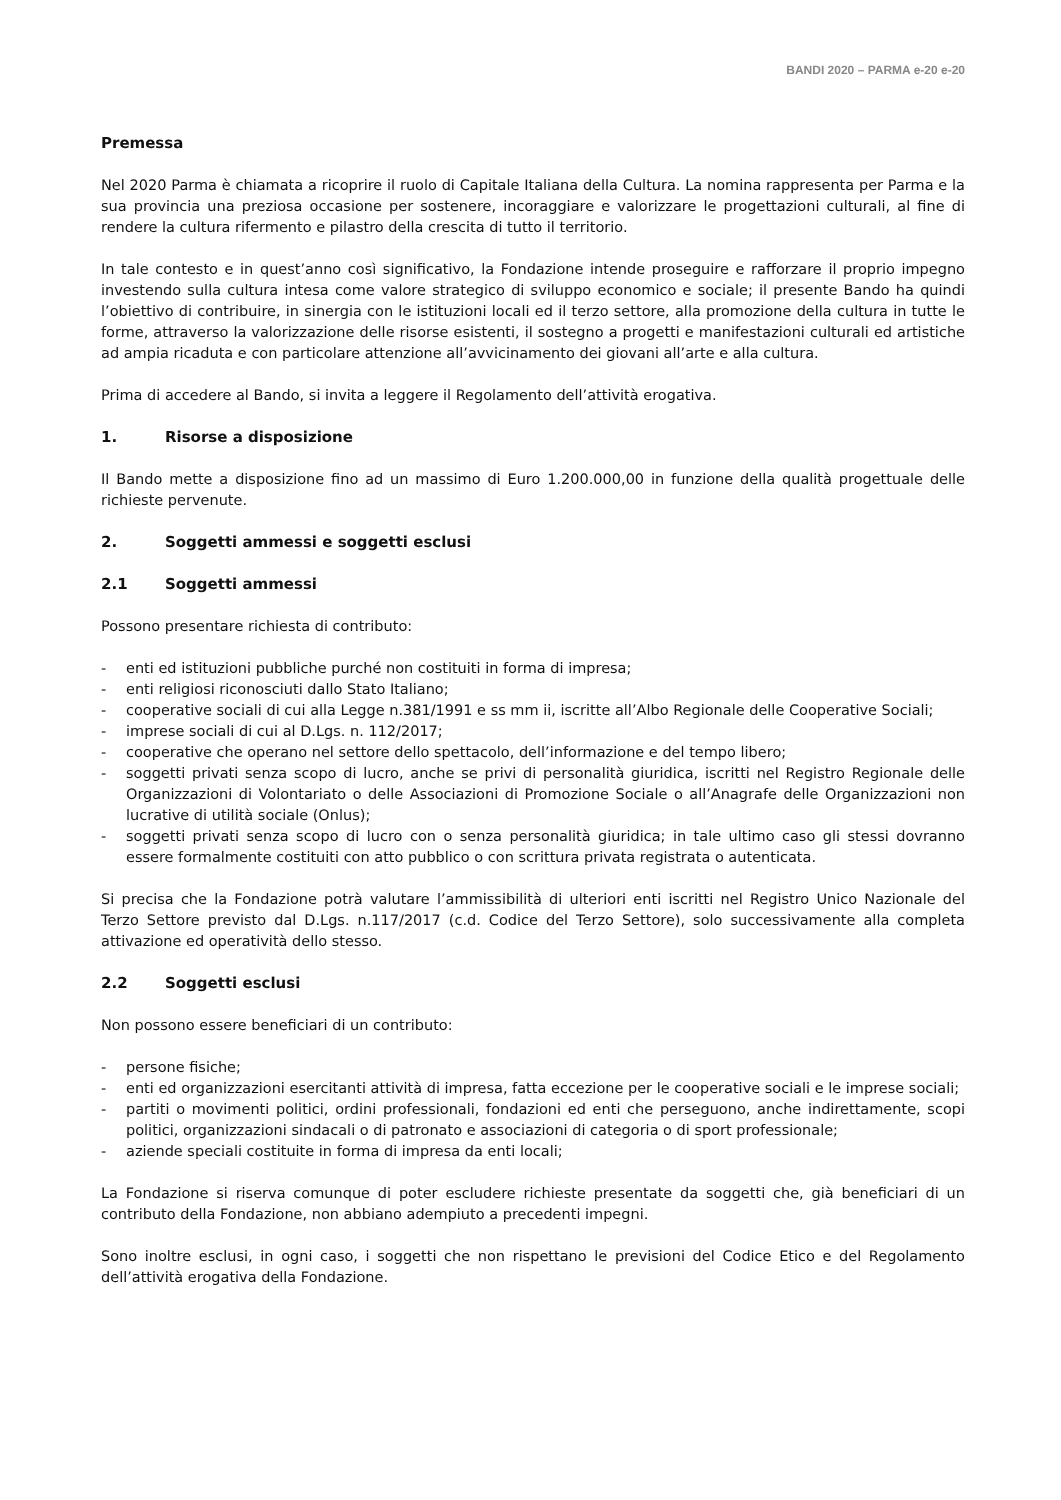BANDI 2020 – PARMA e-20 e-20
Premessa
Nel 2020 Parma è chiamata a ricoprire il ruolo di Capitale Italiana della Cultura. La nomina rappresenta per Parma e la sua provincia una preziosa occasione per sostenere, incoraggiare e valorizzare le progettazioni culturali, al fine di rendere la cultura rifermento e pilastro della crescita di tutto il territorio.
In tale contesto e in quest’anno così significativo, la Fondazione intende proseguire e rafforzare il proprio impegno investendo sulla cultura intesa come valore strategico di sviluppo economico e sociale; il presente Bando ha quindi l’obiettivo di contribuire, in sinergia con le istituzioni locali ed il terzo settore, alla promozione della cultura in tutte le forme, attraverso la valorizzazione delle risorse esistenti, il sostegno a progetti e manifestazioni culturali ed artistiche ad ampia ricaduta e con particolare attenzione all’avvicinamento dei giovani all’arte e alla cultura.
Prima di accedere al Bando, si invita a leggere il Regolamento dell’attività erogativa.
1. Risorse a disposizione
Il Bando mette a disposizione fino ad un massimo di Euro 1.200.000,00 in funzione della qualità progettuale delle richieste pervenute.
2. Soggetti ammessi e soggetti esclusi
2.1 Soggetti ammessi
Possono presentare richiesta di contributo:
- enti ed istituzioni pubbliche purché non costituiti in forma di impresa;
- enti religiosi riconosciuti dallo Stato Italiano;
- cooperative sociali di cui alla Legge n.381/1991 e ss mm ii, iscritte all’Albo Regionale delle Cooperative Sociali;
- imprese sociali di cui al D.Lgs. n. 112/2017;
- cooperative che operano nel settore dello spettacolo, dell’informazione e del tempo libero;
- soggetti privati senza scopo di lucro, anche se privi di personalità giuridica, iscritti nel Registro Regionale delle Organizzazioni di Volontariato o delle Associazioni di Promozione Sociale o all’Anagrafe delle Organizzazioni non lucrative di utilità sociale (Onlus);
- soggetti privati senza scopo di lucro con o senza personalità giuridica; in tale ultimo caso gli stessi dovranno essere formalmente costituiti con atto pubblico o con scrittura privata registrata o autenticata.
Si precisa che la Fondazione potrà valutare l’ammissibilità di ulteriori enti iscritti nel Registro Unico Nazionale del Terzo Settore previsto dal D.Lgs. n.117/2017 (c.d. Codice del Terzo Settore), solo successivamente alla completa attivazione ed operatività dello stesso.
2.2 Soggetti esclusi
Non possono essere beneficiari di un contributo:
- persone fisiche;
- enti ed organizzazioni esercitanti attività di impresa, fatta eccezione per le cooperative sociali e le imprese sociali;
- partiti o movimenti politici, ordini professionali, fondazioni ed enti che perseguono, anche indirettamente, scopi politici, organizzazioni sindacali o di patronato e associazioni di categoria o di sport professionale;
- aziende speciali costituite in forma di impresa da enti locali;
La Fondazione si riserva comunque di poter escludere richieste presentate da soggetti che, già beneficiari di un contributo della Fondazione, non abbiano adempiuto a precedenti impegni.
Sono inoltre esclusi, in ogni caso, i soggetti che non rispettano le previsioni del Codice Etico e del Regolamento dell’attività erogativa della Fondazione.